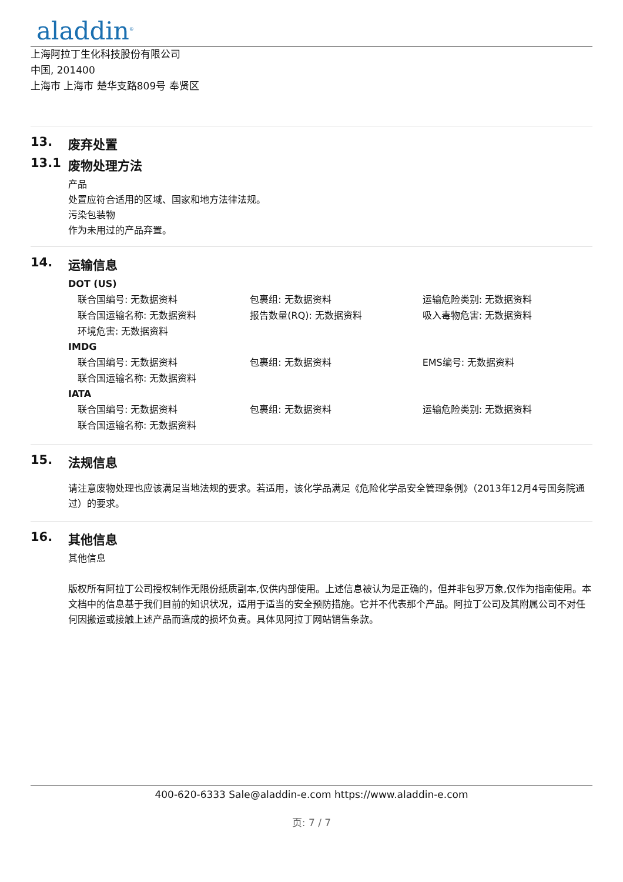aladdin<sup>®</sup>
上海阿拉丁生化科技股份有限公司
中国, 201400
上海市 上海市 楚华支路809号 奉贤区
13. 废弃处置
13.1 废物处理方法
产品
处置应符合适用的区域、国家和地方法律法规。
污染包装物
作为未用过的产品弃置。
14. 运输信息
DOT (US)
| 联合国编号: 无数据资料 | 包裹组: 无数据资料 | 运输危险类别: 无数据资料 |
| 联合国运输名称: 无数据资料 | 报告数量(RQ): 无数据资料 | 吸入毒物危害: 无数据资料 |
| 环境危害: 无数据资料 | | |
IMDG
| 联合国编号: 无数据资料 | 包裹组: 无数据资料 | EMS编号: 无数据资料 |
| 联合国运输名称: 无数据资料 | | |
IATA
| 联合国编号: 无数据资料 | 包裹组: 无数据资料 | 运输危险类别: 无数据资料 |
| 联合国运输名称: 无数据资料 | | |
15. 法规信息
请注意废物处理也应该满足当地法规的要求。若适用，该化学品满足《危险化学品安全管理条例》（2013年12月4号国务院通过）的要求。
16. 其他信息
其他信息
版权所有阿拉丁公司授权制作无限份纸质副本,仅供内部使用。上述信息被认为是正确的，但并非包罗万象,仅作为指南使用。本文档中的信息基于我们目前的知识状况，适用于适当的安全预防措施。它并不代表那个产品。阿拉丁公司及其附属公司不对任何因搬运或接触上述产品而造成的损坏负责。具体见阿拉丁网站销售条款。
400-620-6333 Sale@aladdin-e.com https://www.aladdin-e.com
页: 7 / 7